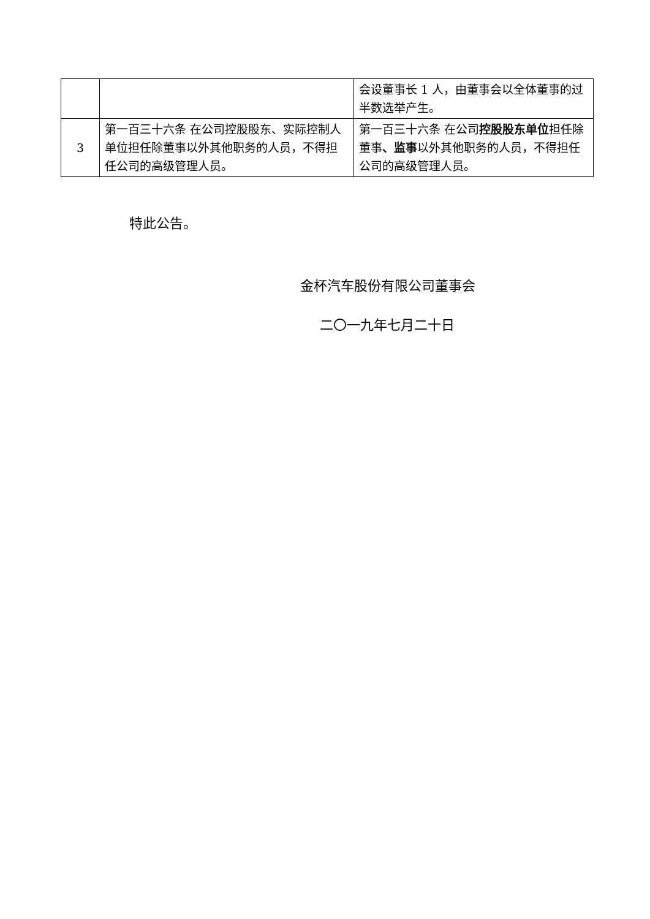| | | 会设董事长 1 人，由董事会以全体董事的过半数选举产生。 |
| 3 | 第一百三十六条 在公司控股股东、实际控制人单位担任除董事以外其他职务的人员，不得担任公司的高级管理人员。 | 第一百三十六条 在公司 控股股东单位 担任除董事 、监事 以外其他职务的人员，不得担任公司的高级管理人员。 |
特此公告。
金杯汽车股份有限公司董事会
二〇一九年七月二十日